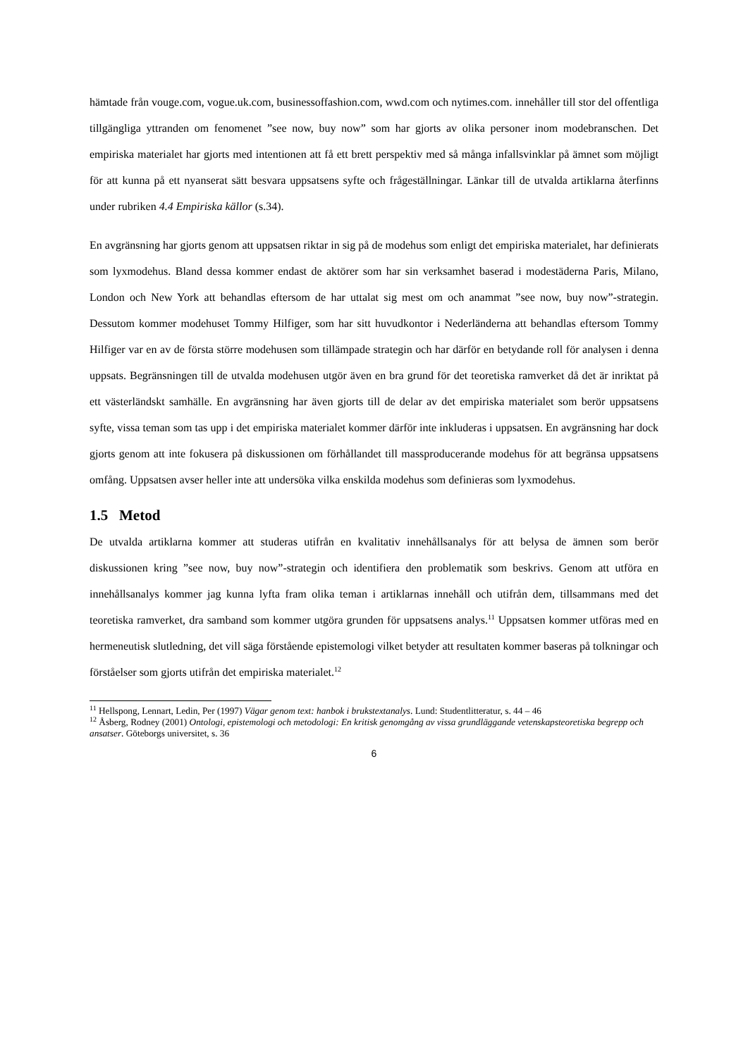hämtade från vouge.com, vogue.uk.com, businessoffashion.com, wwd.com och nytimes.com. innehåller till stor del offentliga tillgängliga yttranden om fenomenet ”see now, buy now” som har gjorts av olika personer inom modebranschen. Det empiriska materialet har gjorts med intentionen att få ett brett perspektiv med så många infallsvinklar på ämnet som möjligt för att kunna på ett nyanserat sätt besvara uppsatsens syfte och frågeställningar. Länkar till de utvalda artiklarna återfinns under rubriken 4.4 Empiriska källor (s.34).
En avgränsning har gjorts genom att uppsatsen riktar in sig på de modehus som enligt det empiriska materialet, har definierats som lyxmodehus. Bland dessa kommer endast de aktörer som har sin verksamhet baserad i modestäderna Paris, Milano, London och New York att behandlas eftersom de har uttalat sig mest om och anammat ”see now, buy now”-strategin. Dessutom kommer modehuset Tommy Hilfiger, som har sitt huvudkontor i Nederländerna att behandlas eftersom Tommy Hilfiger var en av de första större modehusen som tillämpade strategin och har därför en betydande roll för analysen i denna uppsats. Begränsningen till de utvalda modehusen utgör även en bra grund för det teoretiska ramverket då det är inriktat på ett västerländskt samhälle. En avgränsning har även gjorts till de delar av det empiriska materialet som berör uppsatsens syfte, vissa teman som tas upp i det empiriska materialet kommer därför inte inkluderas i uppsatsen. En avgränsning har dock gjorts genom att inte fokusera på diskussionen om förhållandet till massproducerande modehus för att begränsa uppsatsens omfång. Uppsatsen avser heller inte att undersöka vilka enskilda modehus som definieras som lyxmodehus.
1.5 Metod
De utvalda artiklarna kommer att studeras utifrån en kvalitativ innehållsanalys för att belysa de ämnen som berör diskussionen kring ”see now, buy now”-strategin och identifiera den problematik som beskrivs. Genom att utföra en innehållsanalys kommer jag kunna lyfta fram olika teman i artiklarnas innehåll och utifrån dem, tillsammans med det teoretiska ramverket, dra samband som kommer utgöra grunden för uppsatsens analys.<sup>11</sup> Uppsatsen kommer utföras med en hermeneutisk slutledning, det vill säga förstående epistemologi vilket betyder att resultaten kommer baseras på tolkningar och förståelser som gjorts utifrån det empiriska materialet.<sup>12</sup>
<sup>11</sup> Hellspong, Lennart, Ledin, Per (1997) Vägar genom text: hanbok i brukstextanalys. Lund: Studentlitteratur, s. 44 – 46
<sup>12</sup> Åsberg, Rodney (2001) Ontologi, epistemologi och metodologi: En kritisk genomgång av vissa grundläggande vetenskapsteoretiska begrepp och ansatser. Göteborgs universitet, s. 36
6